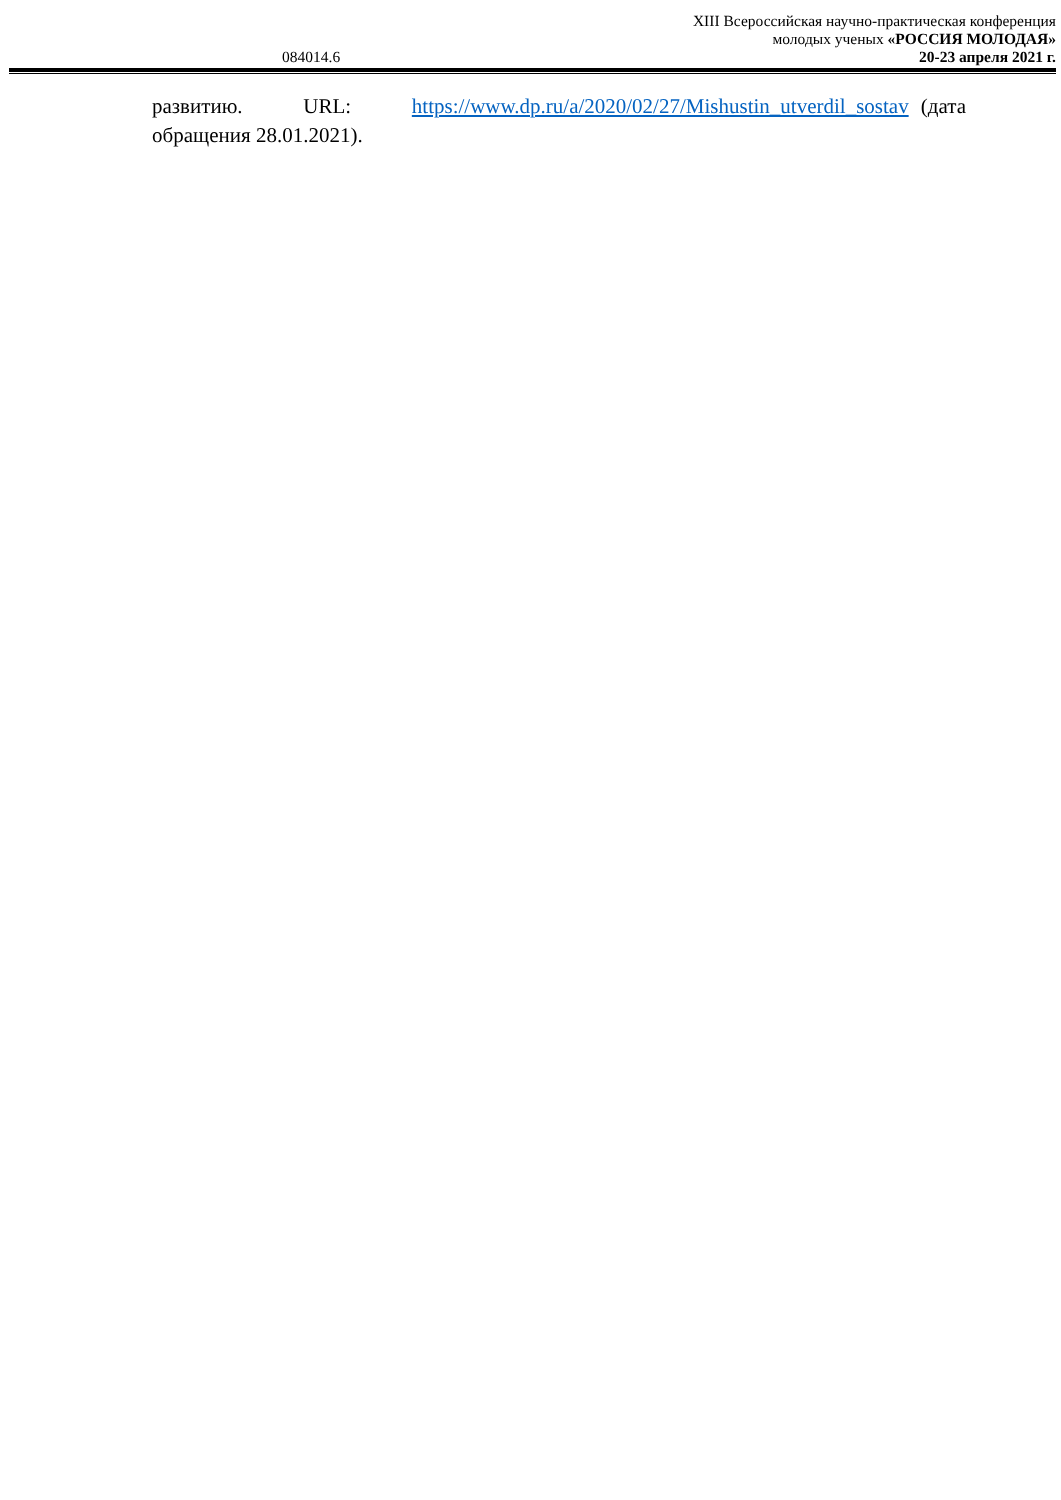XIII Всероссийская научно-практическая конференция
молодых ученых «РОССИЯ МОЛОДАЯ»
084014.6 20-23 апреля 2021 г.
развитию. URL: https://www.dp.ru/a/2020/02/27/Mishustin_utverdil_sostav (дата обращения 28.01.2021).